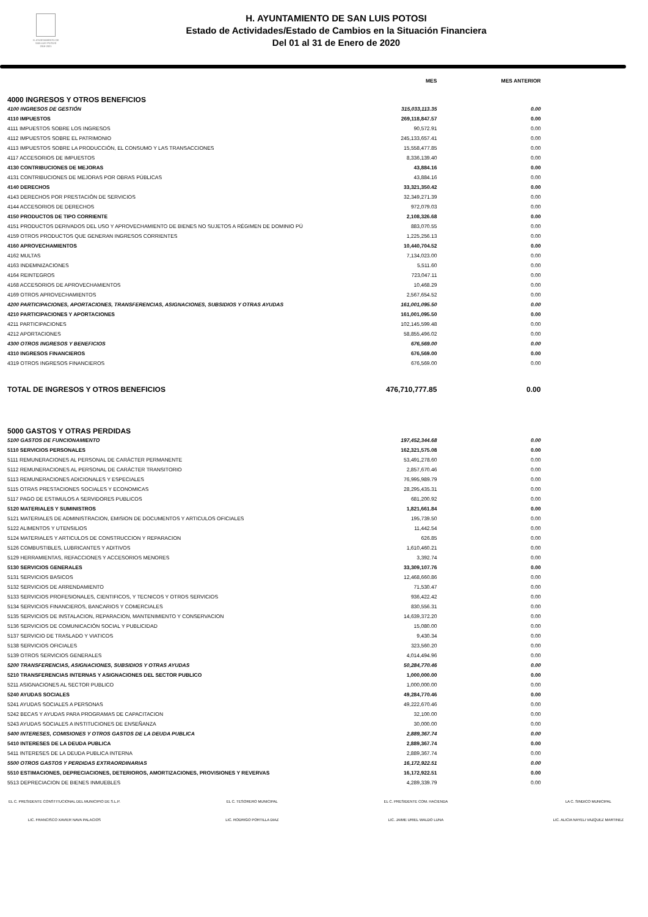H. AYUNTAMIENTO DE
SAN LUIS POTOSÍ
2018-2021
H. AYUNTAMIENTO DE SAN LUIS POTOSI
Estado de Actividades/Estado de Cambios en la Situación Financiera
Del 01 al 31 de Enero de 2020
| | MES | MES ANTERIOR | |
| 4000 INGRESOS Y OTROS BENEFICIOS | | | |
| 4100 INGRESOS DE GESTIÓN | 315,033,113.35 | 0.00 | |
| 4110 IMPUESTOS | 269,118,847.57 | 0.00 | |
| 4111 IMPUESTOS SOBRE LOS INGRESOS | 90,572.91 | 0.00 | |
| 4112 IMPUESTOS SOBRE EL PATRIMONIO | 245,133,657.41 | 0.00 | |
| 4113 IMPUESTOS SOBRE LA PRODUCCIÓN, EL CONSUMO Y LAS TRANSACCIONES | 15,558,477.85 | 0.00 | |
| 4117 ACCESORIOS DE IMPUESTOS | 8,336,139.40 | 0.00 | |
| 4130 CONTRIBUCIONES DE MEJORAS | 43,884.16 | 0.00 | |
| 4131 CONTRIBUCIONES DE MEJORAS POR OBRAS PÚBLICAS | 43,884.16 | 0.00 | |
| 4140 DERECHOS | 33,321,350.42 | 0.00 | |
| 4143 DERECHOS POR PRESTACIÓN DE SERVICIOS | 32,349,271.39 | 0.00 | |
| 4144 ACCESORIOS DE DERECHOS | 972,079.03 | 0.00 | |
| 4150 PRODUCTOS DE TIPO CORRIENTE | 2,108,326.68 | 0.00 | |
| 4151 PRODUCTOS DERIVADOS DEL USO Y APROVECHAMIENTO DE BIENES NO SUJETOS A RÉGIMEN DE DOMINIO PÚ | 883,070.55 | 0.00 | |
| 4159 OTROS PRODUCTOS QUE GENERAN INGRESOS CORRIENTES | 1,225,256.13 | 0.00 | |
| 4160 APROVECHAMIENTOS | 10,440,704.52 | 0.00 | |
| 4162 MULTAS | 7,134,023.00 | 0.00 | |
| 4163 INDEMNIZACIONES | 5,511.60 | 0.00 | |
| 4164 REINTEGROS | 723,047.11 | 0.00 | |
| 4168 ACCESORIOS DE APROVECHAMIENTOS | 10,468.29 | 0.00 | |
| 4169 OTROS APROVECHAMIENTOS | 2,567,654.52 | 0.00 | |
| 4200 PARTICIPACIONES, APORTACIONES, TRANSFERENCIAS, ASIGNACIONES, SUBSIDIOS Y OTRAS AYUDAS | 161,001,095.50 | 0.00 | |
| 4210 PARTICIPACIONES Y APORTACIONES | 161,001,095.50 | 0.00 | |
| 4211 PARTICIPACIONES | 102,145,599.48 | 0.00 | |
| 4212 APORTACIONES | 58,855,496.02 | 0.00 | |
| 4300 OTROS INGRESOS Y BENEFICIOS | 676,569.00 | 0.00 | |
| 4310 INGRESOS FINANCIEROS | 676,569.00 | 0.00 | |
| 4319 OTROS INGRESOS FINANCIEROS | 676,569.00 | 0.00 | |
| TOTAL DE INGRESOS Y OTROS BENEFICIOS | 476,710,777.85 | 0.00 | |
| 5000 GASTOS Y OTRAS PERDIDAS | | | |
| 5100 GASTOS DE FUNCIONAMIENTO | 197,452,344.68 | 0.00 | |
| 5110 SERVICIOS PERSONALES | 162,321,575.08 | 0.00 | |
| 5111 REMUNERACIONES AL PERSONAL DE CARÁCTER PERMANENTE | 53,491,278.60 | 0.00 | |
| 5112 REMUNERACIONES AL PERSONAL DE CARÁCTER TRANSITORIO | 2,857,670.46 | 0.00 | |
| 5113 REMUNERACIONES ADICIONALES Y ESPECIALES | 76,995,989.79 | 0.00 | |
| 5115 OTRAS PRESTACIONES SOCIALES Y ECONOMICAS | 28,295,435.31 | 0.00 | |
| 5117 PAGO DE ESTIMULOS A SERVIDORES PUBLICOS | 681,200.92 | 0.00 | |
| 5120 MATERIALES Y SUMINISTROS | 1,821,661.84 | 0.00 | |
| 5121 MATERIALES DE ADMINISTRACION, EMISION DE DOCUMENTOS Y ARTICULOS OFICIALES | 195,739.50 | 0.00 | |
| 5122 ALIMENTOS Y UTENSILIOS | 11,442.54 | 0.00 | |
| 5124 MATERIALES Y ARTICULOS DE CONSTRUCCION Y REPARACION | 626.85 | 0.00 | |
| 5126 COMBUSTIBLES, LUBRICANTES Y ADITIVOS | 1,610,460.21 | 0.00 | |
| 5129 HERRAMIENTAS, REFACCIONES Y ACCESORIOS MENORES | 3,392.74 | 0.00 | |
| 5130 SERVICIOS GENERALES | 33,309,107.76 | 0.00 | |
| 5131 SERVICIOS BASICOS | 12,468,660.86 | 0.00 | |
| 5132 SERVICIOS DE ARRENDAMIENTO | 71,530.47 | 0.00 | |
| 5133 SERVICIOS PROFESIONALES, CIENTIFICOS, Y TECNICOS Y OTROS SERVICIOS | 936,422.42 | 0.00 | |
| 5134 SERVICIOS FINANCIEROS, BANCARIOS Y COMERCIALES | 830,556.31 | 0.00 | |
| 5135 SERVICIOS DE INSTALACION, REPARACION, MANTENIMIENTO Y CONSERVACION | 14,639,372.20 | 0.00 | |
| 5136 SERVICIOS DE COMUNICACIÓN SOCIAL Y PUBLICIDAD | 15,080.00 | 0.00 | |
| 5137 SERVICIO DE TRASLADO Y VIATICOS | 9,430.34 | 0.00 | |
| 5138 SERVICIOS OFICIALES | 323,560.20 | 0.00 | |
| 5139 OTROS SERVICIOS GENERALES | 4,014,494.96 | 0.00 | |
| 5200 TRANSFERENCIAS, ASIGNACIONES, SUBSIDIOS Y OTRAS AYUDAS | 50,284,770.46 | 0.00 | |
| 5210 TRANSFERENCIAS INTERNAS Y ASIGNACIONES DEL SECTOR PUBLICO | 1,000,000.00 | 0.00 | |
| 5211 ASIGNACIONES AL SECTOR PUBLICO | 1,000,000.00 | 0.00 | |
| 5240 AYUDAS SOCIALES | 49,284,770.46 | 0.00 | |
| 5241 AYUDAS SOCIALES A PERSONAS | 49,222,670.46 | 0.00 | |
| 5242 BECAS Y AYUDAS PARA PROGRAMAS DE CAPACITACION | 32,100.00 | 0.00 | |
| 5243 AYUDAS SOCIALES A INSTITUCIONES DE ENSEÑANZA | 30,000.00 | 0.00 | |
| 5400 INTERESES, COMISIONES Y OTROS GASTOS DE LA DEUDA PUBLICA | 2,889,367.74 | 0.00 | |
| 5410 INTERESES DE LA DEUDA PUBLICA | 2,889,367.74 | 0.00 | |
| 5411 INTERESES DE LA DEUDA PUBLICA INTERNA | 2,889,367.74 | 0.00 | |
| 5500 OTROS GASTOS Y PERDIDAS EXTRAORDINARIAS | 16,172,922.51 | 0.00 | |
| 5510 ESTIMACIONES, DEPRECIACIONES, DETERIOROS, AMORTIZACIONES, PROVISIONES Y REVERVAS | 16,172,922.51 | 0.00 | |
| 5513 DEPRECIACION DE BIENES INMUEBLES | 4,289,339.79 | 0.00 | |
EL C. PRESIDENTE CONSTITUCIONAL DEL MUNICIPIO DE S.L.P.
LIC. FRANCISCO XAVIER NAVA PALACIOS
EL C. TESORERO MUNICIPAL
LIC. RODRIGO PORTILLA DIAZ
EL C. PRESIDENTE COM. HACIENDA
LIC. JAIME URIEL WALDO LUNA
LA C. SINDICO MUNICIPAL
LIC. ALICIA NAYELI VAZQUEZ MARTINEZ